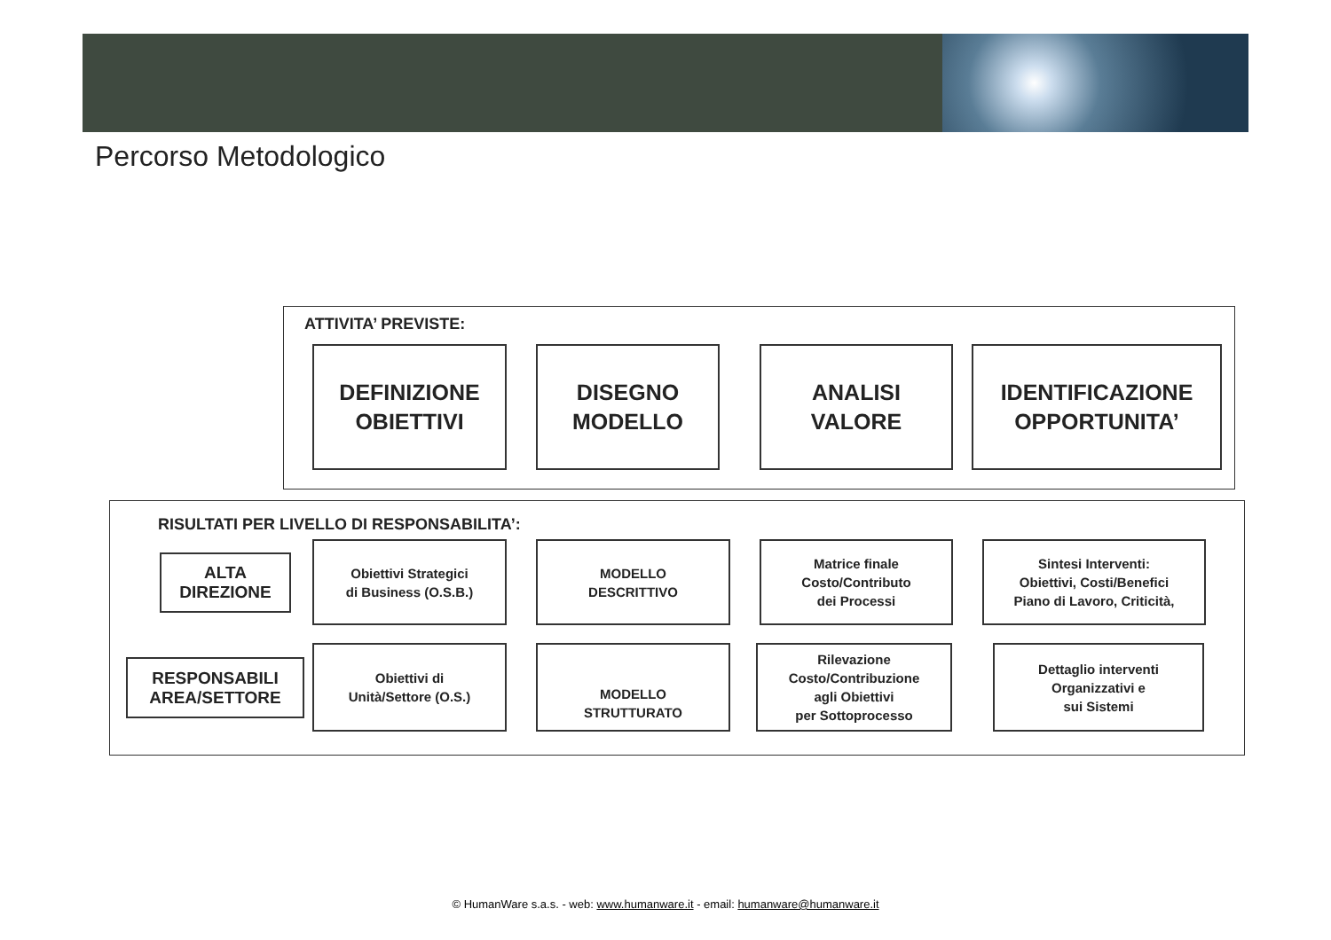Percorso Metodologico
ATTIVITA’ PREVISTE:
DEFINIZIONE
OBIETTIVI
DISEGNO
MODELLO
ANALISI
VALORE
IDENTIFICAZIONE
OPPORTUNITA’
RISULTATI PER LIVELLO DI RESPONSABILITA’:
ALTA
DIREZIONE
Obiettivi Strategici
di Business (O.S.B.)
MODELLO
DESCRITTIVO
Matrice finale
Costo/Contributo
dei Processi
Sintesi Interventi:
Obiettivi, Costi/Benefici
Piano di Lavoro, Criticità,
RESPONSABILI
AREA/SETTORE
Obiettivi di
Unità/Settore (O.S.)
MODELLO
STRUTTURATO
Rilevazione
Costo/Contribuzione
agli Obiettivi
per Sottoprocesso
Dettaglio interventi
Organizzativi e
sui Sistemi
© HumanWare s.a.s. - web: www.humanware.it - email: humanware@humanware.it